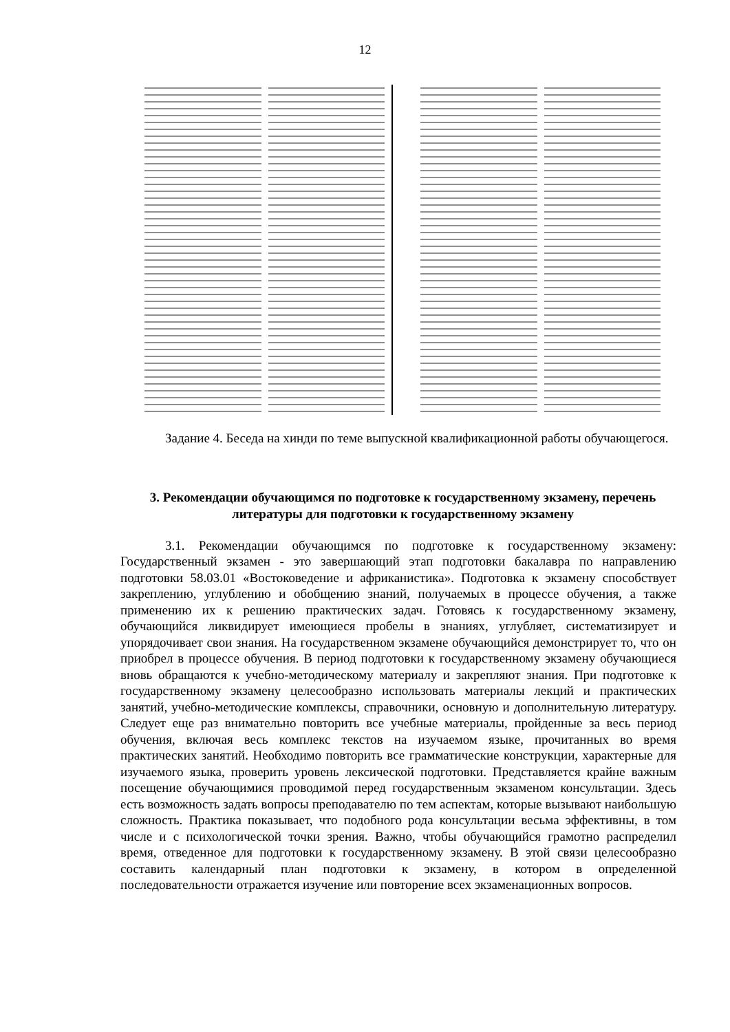12
Задание 4. Беседа на хинди по теме выпускной квалификационной работы обучающегося.
3. Рекомендации обучающимся по подготовке к государственному экзамену, перечень литературы для подготовки к государственному экзамену
3.1. Рекомендации обучающимся по подготовке к государственному экзамену: Государственный экзамен - это завершающий этап подготовки бакалавра по направлению подготовки 58.03.01 «Востоковедение и африканистика». Подготовка к экзамену способствует закреплению, углублению и обобщению знаний, получаемых в процессе обучения, а также применению их к решению практических задач. Готовясь к государственному экзамену, обучающийся ликвидирует имеющиеся пробелы в знаниях, углубляет, систематизирует и упорядочивает свои знания. На государственном экзамене обучающийся демонстрирует то, что он приобрел в процессе обучения. В период подготовки к государственному экзамену обучающиеся вновь обращаются к учебно-методическому материалу и закрепляют знания. При подготовке к государственному экзамену целесообразно использовать материалы лекций и практических занятий, учебно-методические комплексы, справочники, основную и дополнительную литературу. Следует еще раз внимательно повторить все учебные материалы, пройденные за весь период обучения, включая весь комплекс текстов на изучаемом языке, прочитанных во время практических занятий. Необходимо повторить все грамматические конструкции, характерные для изучаемого языка, проверить уровень лексической подготовки. Представляется крайне важным посещение обучающимися проводимой перед государственным экзаменом консультации. Здесь есть возможность задать вопросы преподавателю по тем аспектам, которые вызывают наибольшую сложность. Практика показывает, что подобного рода консультации весьма эффективны, в том числе и с психологической точки зрения. Важно, чтобы обучающийся грамотно распределил время, отведенное для подготовки к государственному экзамену. В этой связи целесообразно составить календарный план подготовки к экзамену, в котором в определенной последовательности отражается изучение или повторение всех экзаменационных вопросов.